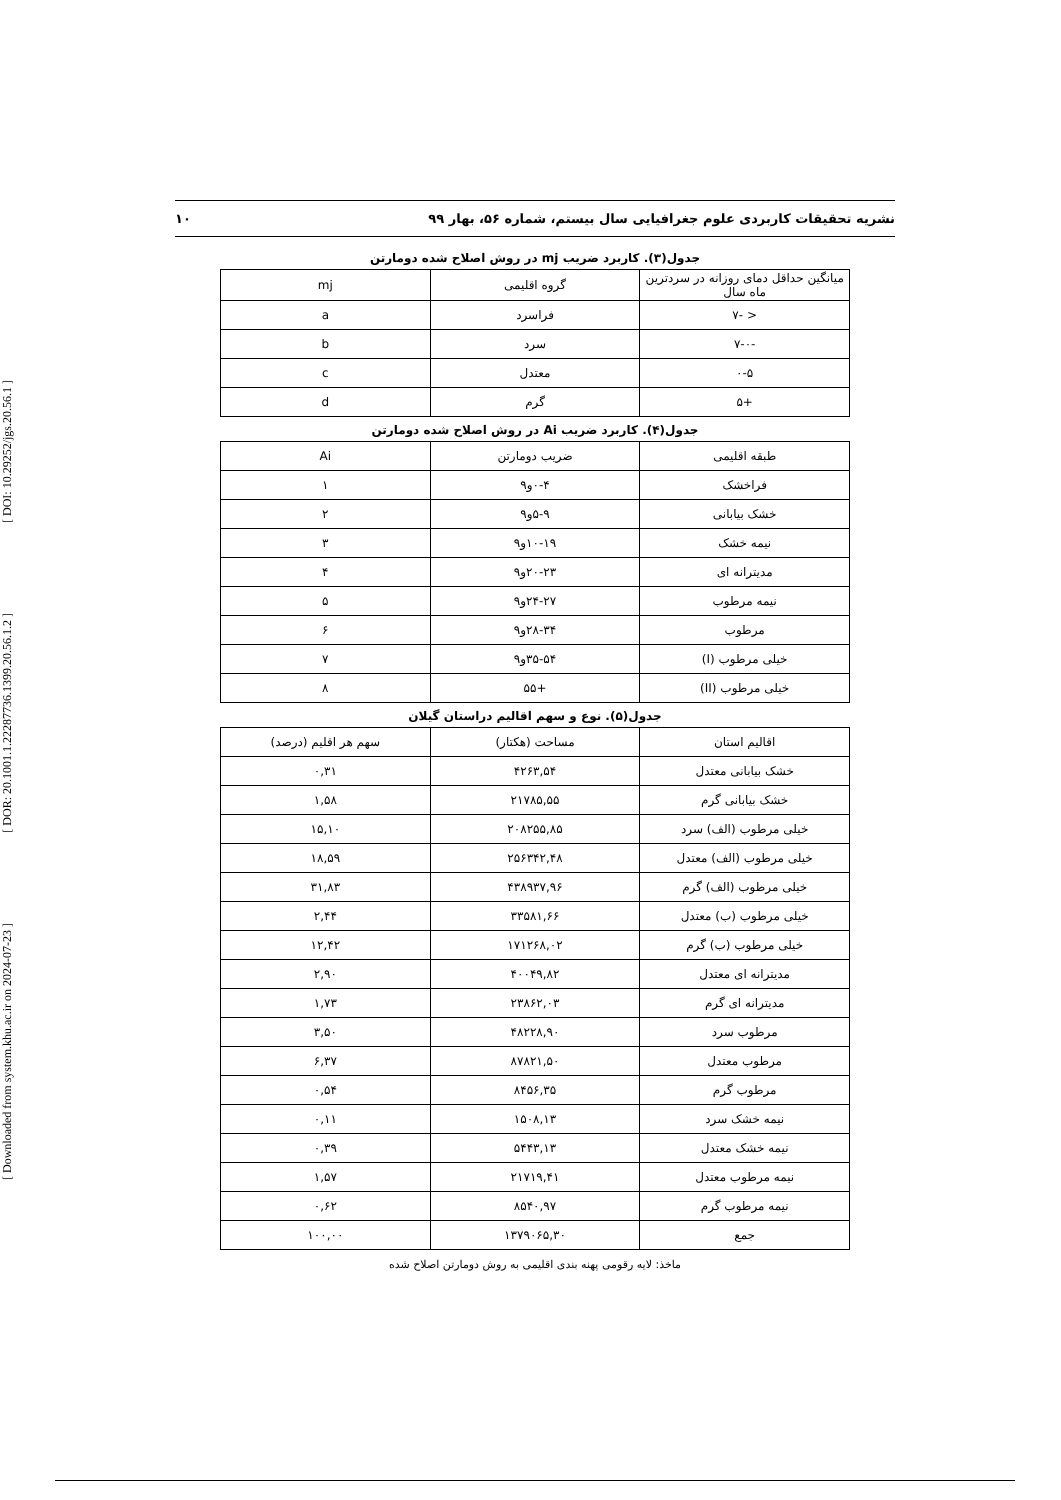[ DOI: 10.29252/jgs.20.56.1 ]
[ DOR: 20.1001.1.22287736.1399.20.56.1.2 ]
[ Downloaded from system.khu.ac.ir on 2024-07-23 ]
نشریه تحقیقات کاربردی علوم جغرافیایی سال بیستم، شماره ۵۶، بهار ۹۹ ۱۰
جدول(۳). کاربرد ضریب mj در روش اصلاح شده دومارتن
| میانگین حداقل دمای روزانه در سردترین ماه سال | گروه اقلیمی | mj |
| --- | --- | --- |
| < -۷ | فراسرد | a |
| -۷-۰ | سرد | b |
| ۰-۵ | معتدل | c |
| +۵ | گرم | d |
جدول(۴). کاربرد ضریب Ai در روش اصلاح شده دومارتن
| طبقه اقلیمی | ضریب دومارتن | Ai |
| --- | --- | --- |
| فراخشک | ۰-۴و۹ | ۱ |
| خشک بیابانی | ۵-۹و۹ | ۲ |
| نیمه خشک | ۱۰-۱۹و۹ | ۳ |
| مدیترانه ای | ۲۰-۲۳و۹ | ۴ |
| نیمه مرطوب | ۲۴-۲۷و۹ | ۵ |
| مرطوب | ۲۸-۳۴و۹ | ۶ |
| خیلی مرطوب (I) | ۳۵-۵۴و۹ | ۷ |
| خیلی مرطوب (II) | +۵۵ | ۸ |
جدول(۵). نوع و سهم اقالیم دراستان گیلان
| اقالیم استان | مساحت (هکتار) | سهم هر اقلیم (درصد) |
| --- | --- | --- |
| خشک بیابانی معتدل | ۴۲۶۳,۵۴ | ۰,۳۱ |
| خشک بیابانی گرم | ۲۱۷۸۵,۵۵ | ۱,۵۸ |
| خیلی مرطوب (الف) سرد | ۲۰۸۲۵۵,۸۵ | ۱۵,۱۰ |
| خیلی مرطوب (الف) معتدل | ۲۵۶۳۴۲,۴۸ | ۱۸,۵۹ |
| خیلی مرطوب (الف) گرم | ۴۳۸۹۳۷,۹۶ | ۳۱,۸۳ |
| خیلی مرطوب (ب) معتدل | ۳۳۵۸۱,۶۶ | ۲,۴۴ |
| خیلی مرطوب (ب) گرم | ۱۷۱۲۶۸,۰۲ | ۱۲,۴۲ |
| مدیترانه ای معتدل | ۴۰۰۴۹,۸۲ | ۲,۹۰ |
| مدیترانه ای گرم | ۲۳۸۶۲,۰۳ | ۱,۷۳ |
| مرطوب سرد | ۴۸۲۲۸,۹۰ | ۳,۵۰ |
| مرطوب معتدل | ۸۷۸۲۱,۵۰ | ۶,۳۷ |
| مرطوب گرم | ۸۴۵۶,۳۵ | ۰,۵۴ |
| نیمه خشک سرد | ۱۵۰۸,۱۳ | ۰,۱۱ |
| نیمه خشک معتدل | ۵۴۴۳,۱۳ | ۰,۳۹ |
| نیمه مرطوب معتدل | ۲۱۷۱۹,۴۱ | ۱,۵۷ |
| نیمه مرطوب گرم | ۸۵۴۰,۹۷ | ۰,۶۲ |
| جمع | ۱۳۷۹۰۶۵,۳۰ | ۱۰۰,۰۰ |
ماخذ: لایه رقومی پهنه بندی اقلیمی به روش دومارتن اصلاح شده